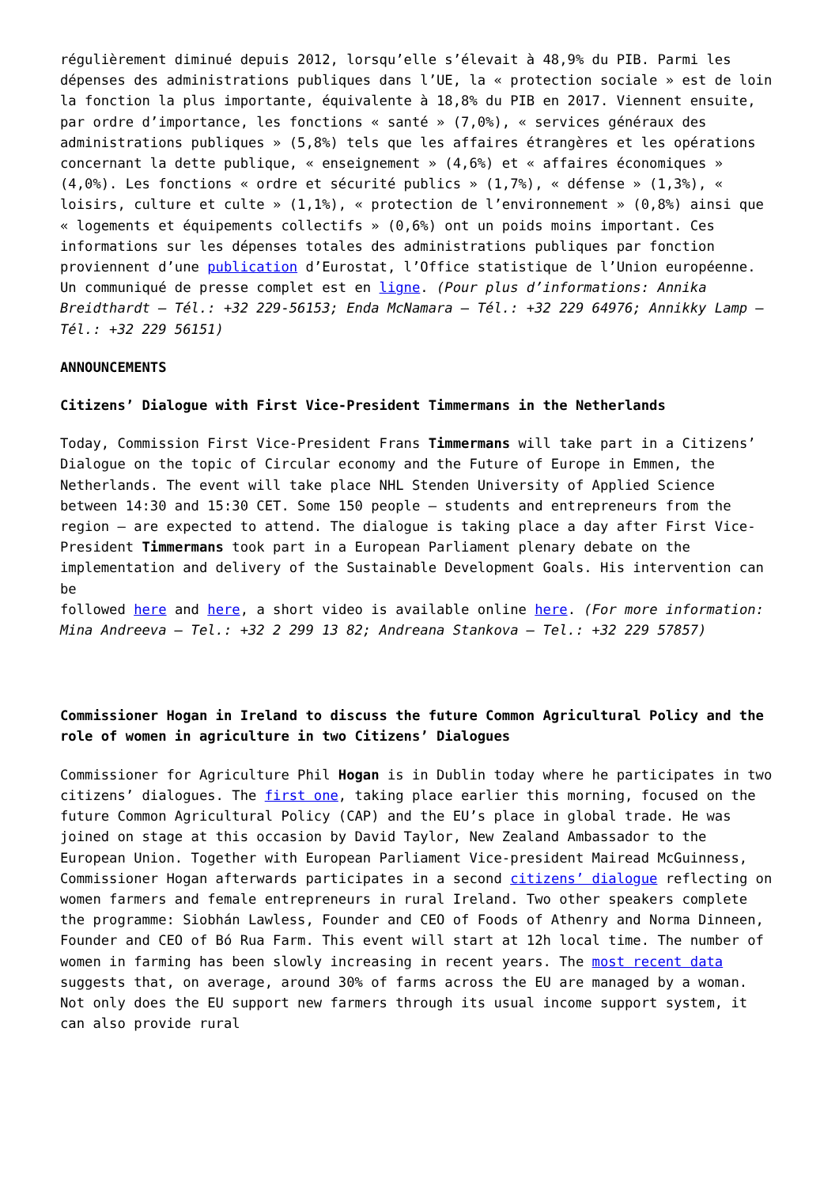régulièrement diminué depuis 2012, lorsqu’elle s’élevait à 48,9% du PIB. Parmi les dépenses des administrations publiques dans l’UE, la « protection sociale » est de loin la fonction la plus importante, équivalente à 18,8% du PIB en 2017. Viennent ensuite, par ordre d’importance, les fonctions « santé » (7,0%), « services généraux des administrations publiques » (5,8%) tels que les affaires étrangères et les opérations concernant la dette publique, « enseignement » (4,6%) et « affaires économiques » (4,0%). Les fonctions « ordre et sécurité publics » (1,7%), « défense » (1,3%), « loisirs, culture et culte » (1,1%), « protection de l’environnement » (0,8%) ainsi que « logements et équipements collectifs » (0,6%) ont un poids moins important. Ces informations sur les dépenses totales des administrations publiques par fonction proviennent d’une publication d’Eurostat, l’Office statistique de l’Union européenne. Un communiqué de presse complet est en ligne. (Pour plus d’informations: Annika Breidthardt – Tél.: +32 229-56153; Enda McNamara – Tél.: +32 229 64976; Annikky Lamp – Tél.: +32 229 56151)
ANNOUNCEMENTS
Citizens’ Dialogue with First Vice-President Timmermans in the Netherlands
Today, Commission First Vice-President Frans Timmermans will take part in a Citizens’ Dialogue on the topic of Circular economy and the Future of Europe in Emmen, the Netherlands. The event will take place NHL Stenden University of Applied Science between 14:30 and 15:30 CET. Some 150 people – students and entrepreneurs from the region – are expected to attend. The dialogue is taking place a day after First Vice-President Timmermans took part in a European Parliament plenary debate on the implementation and delivery of the Sustainable Development Goals. His intervention can be
followed here and here, a short video is available online here. (For more information: Mina Andreeva – Tel.: +32 2 299 13 82; Andreana Stankova – Tel.: +32 229 57857)
Commissioner Hogan in Ireland to discuss the future Common Agricultural Policy and the role of women in agriculture in two Citizens’ Dialogues
Commissioner for Agriculture Phil Hogan is in Dublin today where he participates in two citizens’ dialogues. The first one, taking place earlier this morning, focused on the future Common Agricultural Policy (CAP) and the EU’s place in global trade. He was joined on stage at this occasion by David Taylor, New Zealand Ambassador to the European Union. Together with European Parliament Vice-president Mairead McGuinness, Commissioner Hogan afterwards participates in a second citizens’ dialogue reflecting on women farmers and female entrepreneurs in rural Ireland. Two other speakers complete the programme: Siobhán Lawless, Founder and CEO of Foods of Athenry and Norma Dinneen, Founder and CEO of Bó Rua Farm. This event will start at 12h local time. The number of women in farming has been slowly increasing in recent years. The most recent data suggests that, on average, around 30% of farms across the EU are managed by a woman. Not only does the EU support new farmers through its usual income support system, it can also provide rural